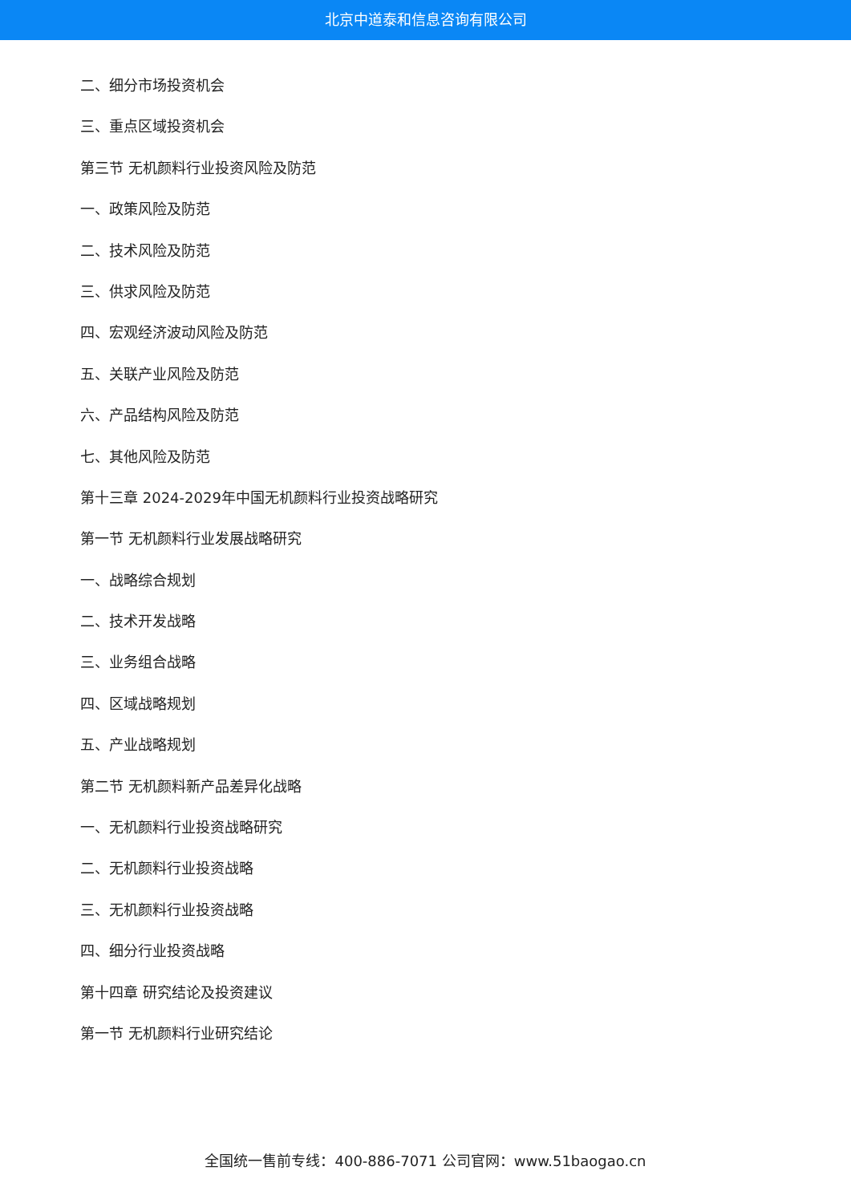北京中道泰和信息咨询有限公司
二、细分市场投资机会
三、重点区域投资机会
第三节 无机颜料行业投资风险及防范
一、政策风险及防范
二、技术风险及防范
三、供求风险及防范
四、宏观经济波动风险及防范
五、关联产业风险及防范
六、产品结构风险及防范
七、其他风险及防范
第十三章 2024-2029年中国无机颜料行业投资战略研究
第一节 无机颜料行业发展战略研究
一、战略综合规划
二、技术开发战略
三、业务组合战略
四、区域战略规划
五、产业战略规划
第二节 无机颜料新产品差异化战略
一、无机颜料行业投资战略研究
二、无机颜料行业投资战略
三、无机颜料行业投资战略
四、细分行业投资战略
第十四章 研究结论及投资建议
第一节 无机颜料行业研究结论
全国统一售前专线：400-886-7071 公司官网：www.51baogao.cn